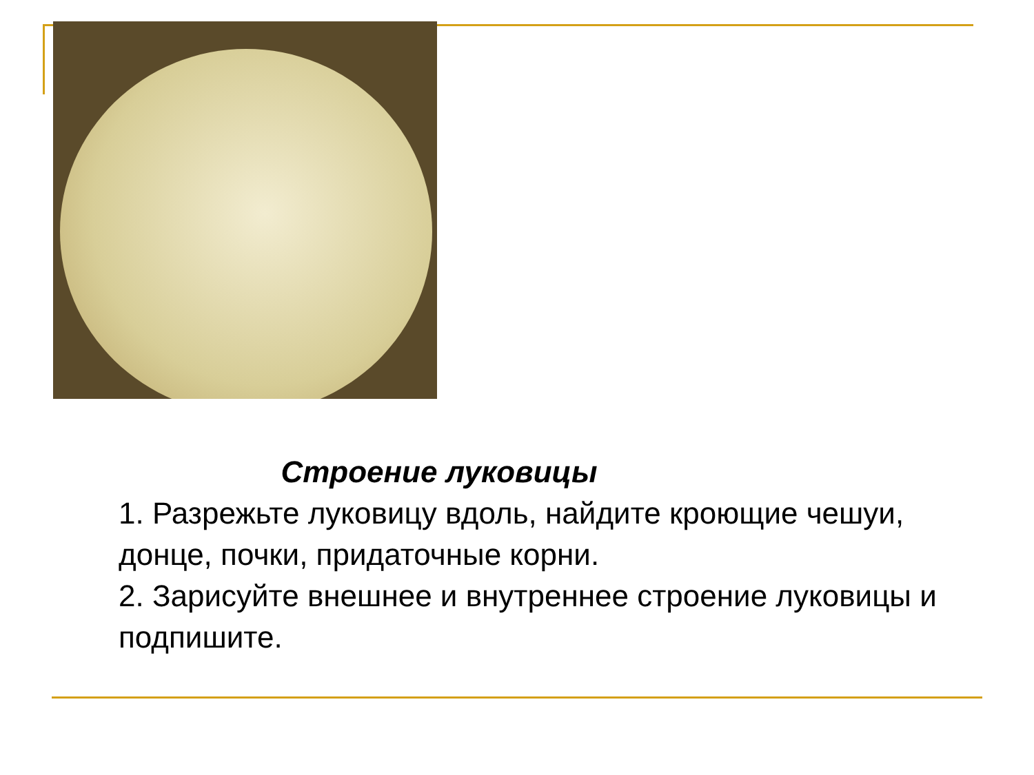Строение луковицы
1. Разрежьте луковицу вдоль, найдите кроющие чешуи, донце, почки, придаточные корни.
2. Зарисуйте внешнее и внутреннее строение луковицы и подпишите.